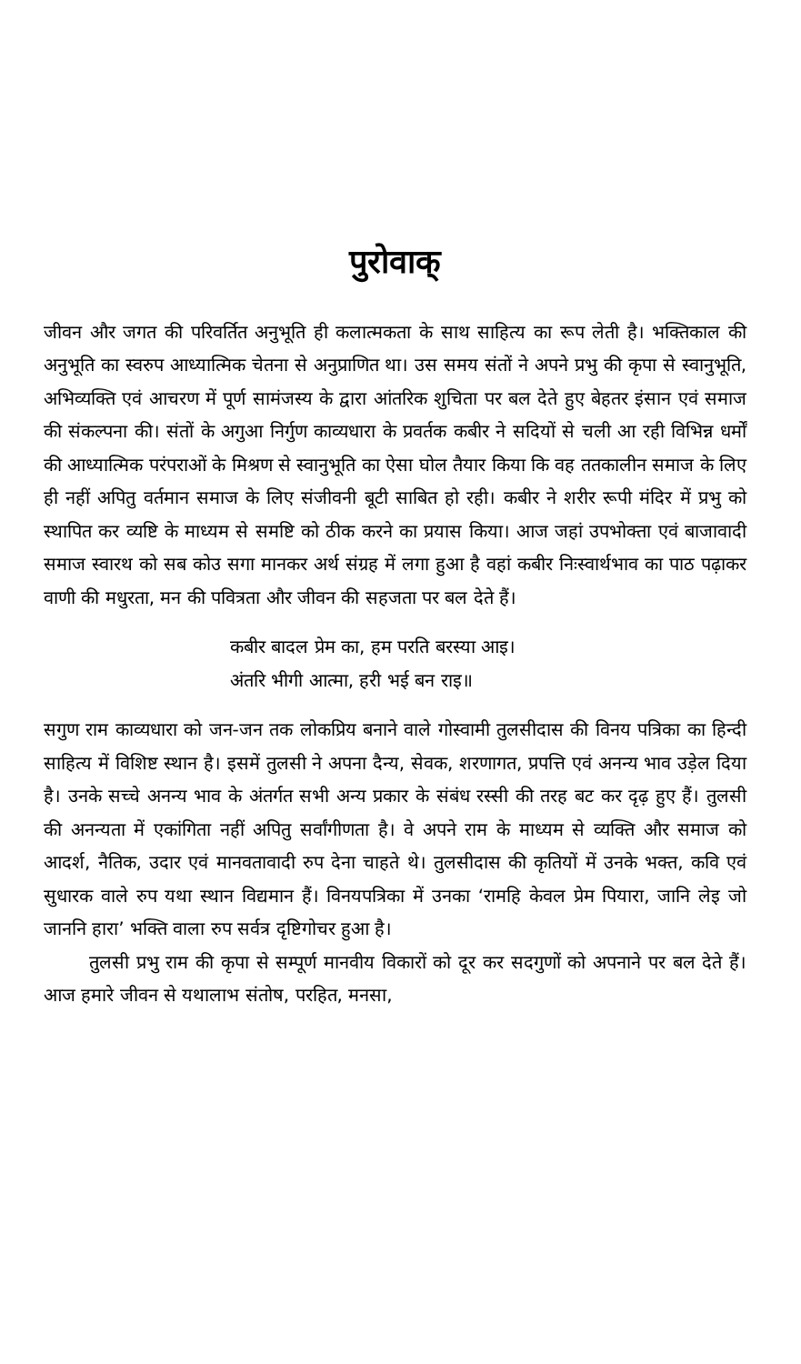पुरोवाक्
जीवन और जगत की परिवर्तित अनुभूति ही कलात्मकता के साथ साहित्य का रूप लेती है। भक्तिकाल की अनुभूति का स्वरुप आध्यात्मिक चेतना से अनुप्राणित था। उस समय संतों ने अपने प्रभु की कृपा से स्वानुभूति, अभिव्यक्ति एवं आचरण में पूर्ण सामंजस्य के द्वारा आंतरिक शुचिता पर बल देते हुए बेहतर इंसान एवं समाज की संकल्पना की। संतों के अगुआ निर्गुण काव्यधारा के प्रवर्तक कबीर ने सदियों से चली आ रही विभिन्न धर्मों की आध्यात्मिक परंपराओं के मिश्रण से स्वानुभूति का ऐसा घोल तैयार किया कि वह ततकालीन समाज के लिए ही नहीं अपितु वर्तमान समाज के लिए संजीवनी बूटी साबित हो रही। कबीर ने शरीर रूपी मंदिर में प्रभु को स्थापित कर व्यष्टि के माध्यम से समष्टि को ठीक करने का प्रयास किया। आज जहां उपभोक्ता एवं बाजावादी समाज स्वारथ को सब कोउ सगा मानकर अर्थ संग्रह में लगा हुआ है वहां कबीर निःस्वार्थभाव का पाठ पढ़ाकर वाणी की मधुरता, मन की पवित्रता और जीवन की सहजता पर बल देते हैं।
कबीर बादल प्रेम का, हम परति बरस्या आइ।
अंतरि भीगी आत्मा, हरी भई बन राइ॥
सगुण राम काव्यधारा को जन-जन तक लोकप्रिय बनाने वाले गोस्वामी तुलसीदास की विनय पत्रिका का हिन्दी साहित्य में विशिष्ट स्थान है। इसमें तुलसी ने अपना दैन्य, सेवक, शरणागत, प्रपत्ति एवं अनन्य भाव उड़ेल दिया है। उनके सच्चे अनन्य भाव के अंतर्गत सभी अन्य प्रकार के संबंध रस्सी की तरह बट कर दृढ़ हुए हैं। तुलसी की अनन्यता में एकांगिता नहीं अपितु सर्वांगीणता है। वे अपने राम के माध्यम से व्यक्ति और समाज को आदर्श, नैतिक, उदार एवं मानवतावादी रुप देना चाहते थे। तुलसीदास की कृतियों में उनके भक्त, कवि एवं सुधारक वाले रुप यथा स्थान विद्यमान हैं। विनयपत्रिका में उनका ‘रामहि केवल प्रेम पियारा, जानि लेइ जो जाननि हारा’ भक्ति वाला रुप सर्वत्र दृष्टिगोचर हुआ है।
तुलसी प्रभु राम की कृपा से सम्पूर्ण मानवीय विकारों को दूर कर सदगुणों को अपनाने पर बल देते हैं। आज हमारे जीवन से यथालाभ संतोष, परहित, मनसा,